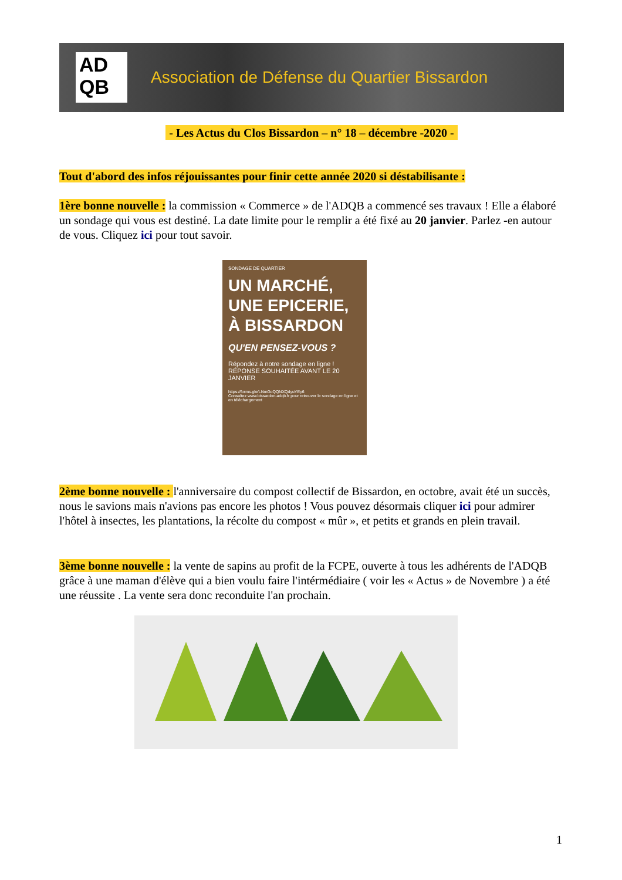AD
QB
Association de Défense du Quartier Bissardon
- Les Actus du Clos Bissardon – n° 18 – décembre -2020 -
Tout d'abord des infos réjouissantes pour finir cette année 2020 si déstabilisante :
1ère bonne nouvelle : la commission « Commerce » de l'ADQB a commencé ses travaux ! Elle a élaboré un sondage qui vous est destiné. La date limite pour le remplir a été fixé au 20 janvier. Parlez -en autour de vous. Cliquez ici pour tout savoir.
SONDAGE DE QUARTIER
UN MARCHÉ, UNE EPICERIE, À BISSARDON
QU'EN PENSEZ-VOUS ?
Répondez à notre sondage en ligne !
RÉPONSE SOUHAITÉE AVANT LE 20 JANVIER
https://forms.gle/LNmGcQQNXQdyuYEy6
Consultez www.bissardon-adqb.fr pour retrouver le sondage en ligne et en téléchargement
2ème bonne nouvelle : l'anniversaire du compost collectif de Bissardon, en octobre, avait été un succès, nous le savions mais n'avions pas encore les photos ! Vous pouvez désormais cliquer ici pour admirer l'hôtel à insectes, les plantations, la récolte du compost « mûr », et petits et grands en plein travail.
3ème bonne nouvelle : la vente de sapins au profit de la FCPE, ouverte à tous les adhérents de l'ADQB grâce à une maman d'élève qui a bien voulu faire l'intérmédiaire ( voir les « Actus » de Novembre ) a été une réussite . La vente sera donc reconduite l'an prochain.
1